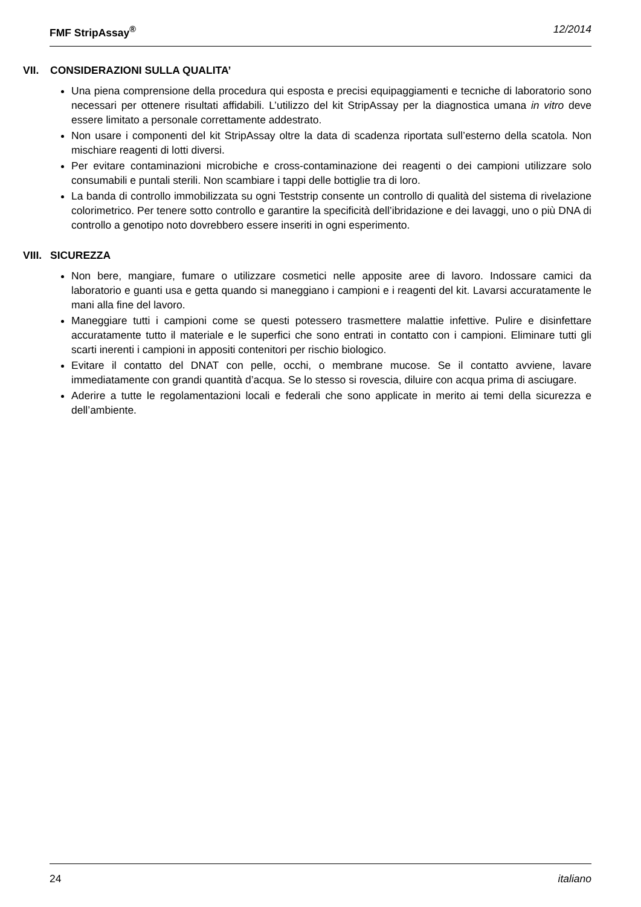FMF StripAssay<sup>®</sup> 12/2014
VII. CONSIDERAZIONI SULLA QUALITA’
Una piena comprensione della procedura qui esposta e precisi equipaggiamenti e tecniche di laboratorio sono necessari per ottenere risultati affidabili. L’utilizzo del kit StripAssay per la diagnostica umana in vitro deve essere limitato a personale correttamente addestrato.
Non usare i componenti del kit StripAssay oltre la data di scadenza riportata sull’esterno della scatola. Non mischiare reagenti di lotti diversi.
Per evitare contaminazioni microbiche e cross-contaminazione dei reagenti o dei campioni utilizzare solo consumabili e puntali sterili. Non scambiare i tappi delle bottiglie tra di loro.
La banda di controllo immobilizzata su ogni Teststrip consente un controllo di qualità del sistema di rivelazione colorimetrico. Per tenere sotto controllo e garantire la specificità dell’ibridazione e dei lavaggi, uno o più DNA di controllo a genotipo noto dovrebbero essere inseriti in ogni esperimento.
VIII. SICUREZZA
Non bere, mangiare, fumare o utilizzare cosmetici nelle apposite aree di lavoro. Indossare camici da laboratorio e guanti usa e getta quando si maneggiano i campioni e i reagenti del kit. Lavarsi accuratamente le mani alla fine del lavoro.
Maneggiare tutti i campioni come se questi potessero trasmettere malattie infettive. Pulire e disinfettare accuratamente tutto il materiale e le superfici che sono entrati in contatto con i campioni. Eliminare tutti gli scarti inerenti i campioni in appositi contenitori per rischio biologico.
Evitare il contatto del DNAT con pelle, occhi, o membrane mucose. Se il contatto avviene, lavare immediatamente con grandi quantità d’acqua. Se lo stesso si rovescia, diluire con acqua prima di asciugare.
Aderire a tutte le regolamentazioni locali e federali che sono applicate in merito ai temi della sicurezza e dell’ambiente.
24 italiano